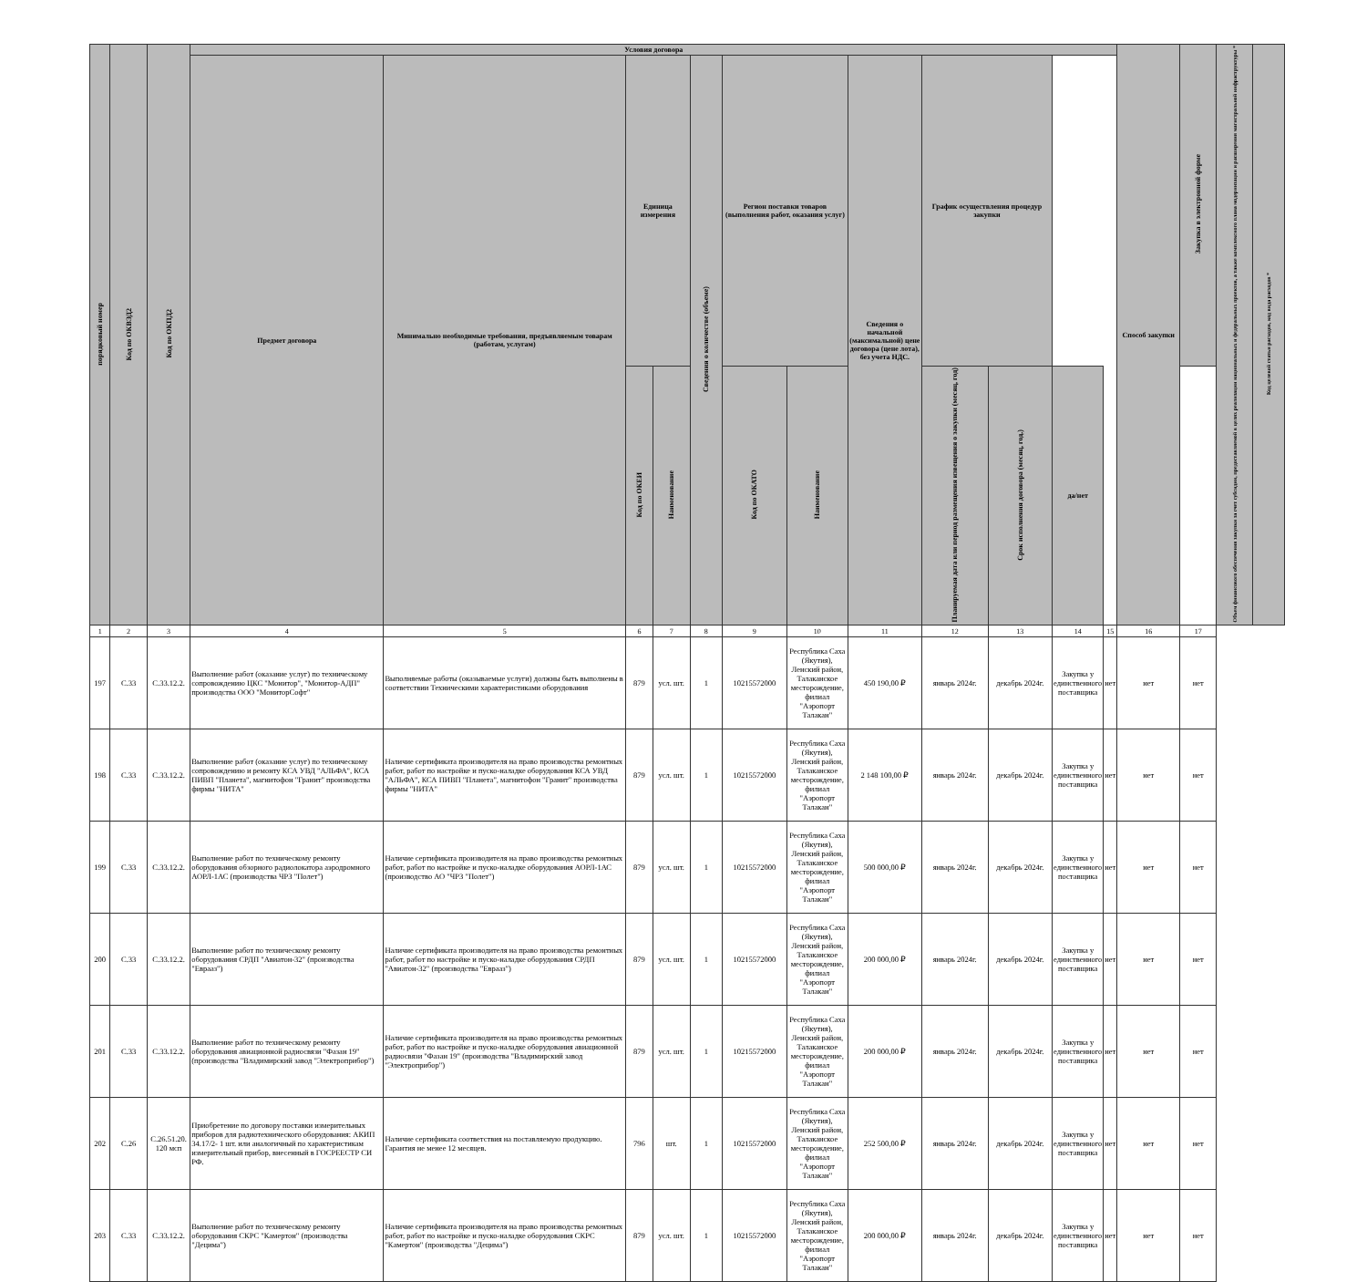| порядковый номер | Код по ОКВЭД2 | Код по ОКПД2 | Условия договора | | | | | | | | | | | | Способ закупки | Закупка в электронной форме | Объем финансового обеспечения закупки за счет субсидии, предоставляемой в целях реализации национальных и федеральных проектов, а также комплексного плана модернизации и расширения магистральной инфраструктуры * | Код целевой статьи расходов, код вида расходов * |
| --- | --- | --- | --- | --- | --- | --- | --- | --- | --- | --- | --- | --- | --- | --- | --- | --- | --- | --- |
| | | | Предмет договора | Минимально необходимые требования, предъявляемым товарам (работам, услугам) | Единица измерения | | Сведения о количестве (объеме) | Регион поставки товаров (выполнения работ, оказания услуг) | | Сведения о начальной (максимальной) цене договора (цене лота), без учета НДС. | График осуществления процедур закупки | | | | | | | |
| | | | | | Код по ОКЕИ | Наименование | | Код по ОКАТО | Наименование | | Планируемая дата или период размещения извещения о закупки (месяц, год) | Срок исполнения договора (месяц, год.) | да/нет | | | | | |
| 1 | 2 | 3 | 4 | 5 | 6 | 7 | 8 | 9 | 10 | 11 | 12 | 13 | 14 | 15 | 16 | 17 | | |
| 197 | С.33 | С.33.12.2. | Выполнение работ (оказание услуг) по техническому сопровождению ЦКС "Монитор", "Монитор-АДП" производства ООО "МониторСофт" | Выполняемые работы (оказываемые услуги) должны быть выполнены в соответствии Техническими характеристиками оборудования | 879 | усл. шт. | 1 | 10215572000 | Республика Саха (Якутия), Ленский район, Талаканское месторождение, филиал "Аэропорт Талакан" | 450 190,00 ₽ | январь 2024г. | декабрь 2024г. | Закупка у единственного поставщика | нет | нет | нет | | |
| 198 | С.33 | С.33.12.2. | Выполнение работ (оказание услуг) по техническому сопровождению и ремонту КСА УВД "АЛЬФА", КСА ПИВП "Планета", магнитофон "Гранит" производства фирмы "НИТА" | Наличие сертификата производителя на право производства ремонтных работ, работ по настройке и пуско-наладке оборудования КСА УВД "АЛЬФА", КСА ПИВП "Планета", магнитофон "Гранит" производства фирмы "НИТА" | 879 | усл. шт. | 1 | 10215572000 | Республика Саха (Якутия), Ленский район, Талаканское месторождение, филиал "Аэропорт Талакан" | 2 148 100,00 ₽ | январь 2024г. | декабрь 2024г. | Закупка у единственного поставщика | нет | нет | нет | | |
| 199 | С.33 | С.33.12.2. | Выполнение работ по техническому ремонту оборудования обзорного радиолокатора аэродромного АОРЛ-1АС (производства ЧРЗ "Полет") | Наличие сертификата производителя на право производства ремонтных работ, работ по настройке и пуско-наладке оборудования АОРЛ-1АС (производство АО "ЧРЗ "Полет") | 879 | усл. шт. | 1 | 10215572000 | Республика Саха (Якутия), Ленский район, Талаканское месторождение, филиал "Аэропорт Талакан" | 500 000,00 ₽ | январь 2024г. | декабрь 2024г. | Закупка у единственного поставщика | нет | нет | нет | | |
| 200 | С.33 | С.33.12.2. | Выполнение работ по техническому ремонту оборудования СРДП "Авиатон-32" (производства "Еврааз") | Наличие сертификата производителя на право производства ремонтных работ, работ по настройке и пуско-наладке оборудования СРДП "Авиатон-32" (производства "Еврааз") | 879 | усл. шт. | 1 | 10215572000 | Республика Саха (Якутия), Ленский район, Талаканское месторождение, филиал "Аэропорт Талакан" | 200 000,00 ₽ | январь 2024г. | декабрь 2024г. | Закупка у единственного поставщика | нет | нет | нет | | |
| 201 | С.33 | С.33.12.2. | Выполнение работ по техническому ремонту оборудования авиационной радиосвязи "Фазан 19" (производства "Владимирский завод "Электроприбор") | Наличие сертификата производителя на право производства ремонтных работ, работ по настройке и пуско-наладке оборудования авиационной радиосвязи "Фазан 19" (производства "Владимирский завод "Электроприбор") | 879 | усл. шт. | 1 | 10215572000 | Республика Саха (Якутия), Ленский район, Талаканское месторождение, филиал "Аэропорт Талакан" | 200 000,00 ₽ | январь 2024г. | декабрь 2024г. | Закупка у единственного поставщика | нет | нет | нет | | |
| 202 | С.26 | С.26.51.20. 120 мсп | Приобретение по договору поставки измерительных приборов для радиотехнического оборудования: АКИП 34.17/2- 1 шт. или аналогичный по характеристикам измерительный прибор, внесенный в ГОСРЕЕСТР СИ РФ. | Наличие сертификата соответствия на поставляемую продукцию. Гарантия не менее 12 месяцев. | 796 | шт. | 1 | 10215572000 | Республика Саха (Якутия), Ленский район, Талаканское месторождение, филиал "Аэропорт Талакан" | 252 500,00 ₽ | январь 2024г. | декабрь 2024г. | Закупка у единственного поставщика | нет | нет | нет | | |
| 203 | С.33 | С.33.12.2. | Выполнение работ по техническому ремонту оборудования СКРС "Камертон" (производства "Децима") | Наличие сертификата производителя на право производства ремонтных работ, работ по настройке и пуско-наладке оборудования СКРС "Камертон" (производства "Децима") | 879 | усл. шт. | 1 | 10215572000 | Республика Саха (Якутия), Ленский район, Талаканское месторождение, филиал "Аэропорт Талакан" | 200 000,00 ₽ | январь 2024г. | декабрь 2024г. | Закупка у единственного поставщика | нет | нет | нет | | |